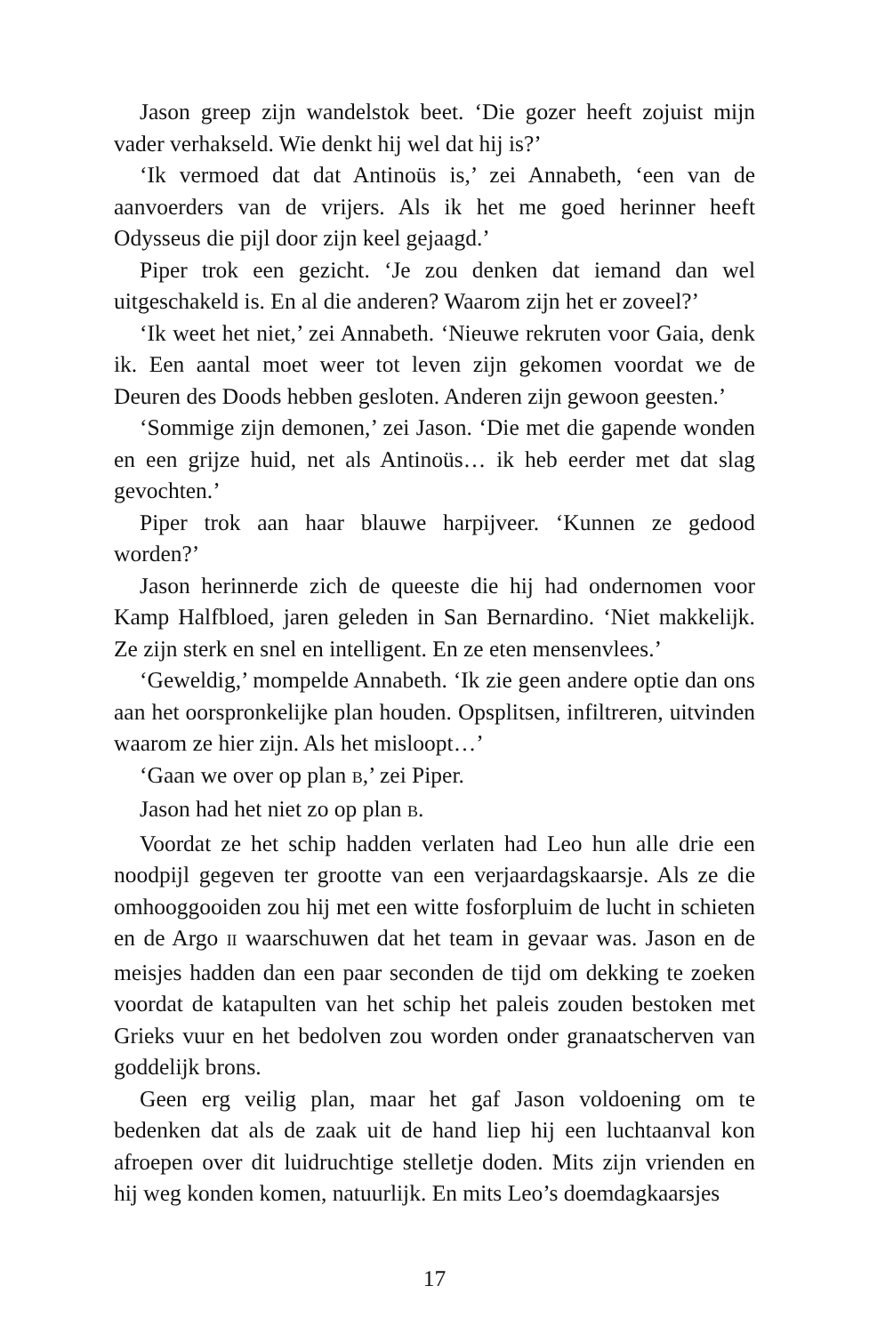Jason greep zijn wandelstok beet. ‘Die gozer heeft zojuist mijn vader verhakseld. Wie denkt hij wel dat hij is?’
‘Ik vermoed dat dat Antinoüs is,’ zei Annabeth, ‘een van de aanvoerders van de vrijers. Als ik het me goed herinner heeft Odysseus die pijl door zijn keel gejaagd.’
Piper trok een gezicht. ‘Je zou denken dat iemand dan wel uitgeschakeld is. En al die anderen? Waarom zijn het er zoveel?’
‘Ik weet het niet,’ zei Annabeth. ‘Nieuwe rekruten voor Gaia, denk ik. Een aantal moet weer tot leven zijn gekomen voordat we de Deuren des Doods hebben gesloten. Anderen zijn gewoon geesten.’
‘Sommige zijn demonen,’ zei Jason. ‘Die met die gapende wonden en een grijze huid, net als Antinoüs… ik heb eerder met dat slag gevochten.’
Piper trok aan haar blauwe harpijveer. ‘Kunnen ze gedood worden?’
Jason herinnerde zich de queeste die hij had ondernomen voor Kamp Halfbloed, jaren geleden in San Bernardino. ‘Niet makkelijk. Ze zijn sterk en snel en intelligent. En ze eten mensenvlees.’
‘Geweldig,’ mompelde Annabeth. ‘Ik zie geen andere optie dan ons aan het oorspronkelijke plan houden. Opsplitsen, infiltreren, uitvinden waarom ze hier zijn. Als het misloopt…’
‘Gaan we over op plan B,’ zei Piper.
Jason had het niet zo op plan B.
Voordat ze het schip hadden verlaten had Leo hun alle drie een noodpijl gegeven ter grootte van een verjaardagskaarsje. Als ze die omhooggooiden zou hij met een witte fosforpluim de lucht in schieten en de Argo II waarschuwen dat het team in gevaar was. Jason en de meisjes hadden dan een paar seconden de tijd om dekking te zoeken voordat de katapulten van het schip het paleis zouden bestoken met Grieks vuur en het bedolven zou worden onder granaatscherven van goddelijk brons.
Geen erg veilig plan, maar het gaf Jason voldoening om te bedenken dat als de zaak uit de hand liep hij een luchtaanval kon afroepen over dit luidruchtige stelletje doden. Mits zijn vrienden en hij weg konden komen, natuurlijk. En mits Leo’s doemdagkaarsjes
17